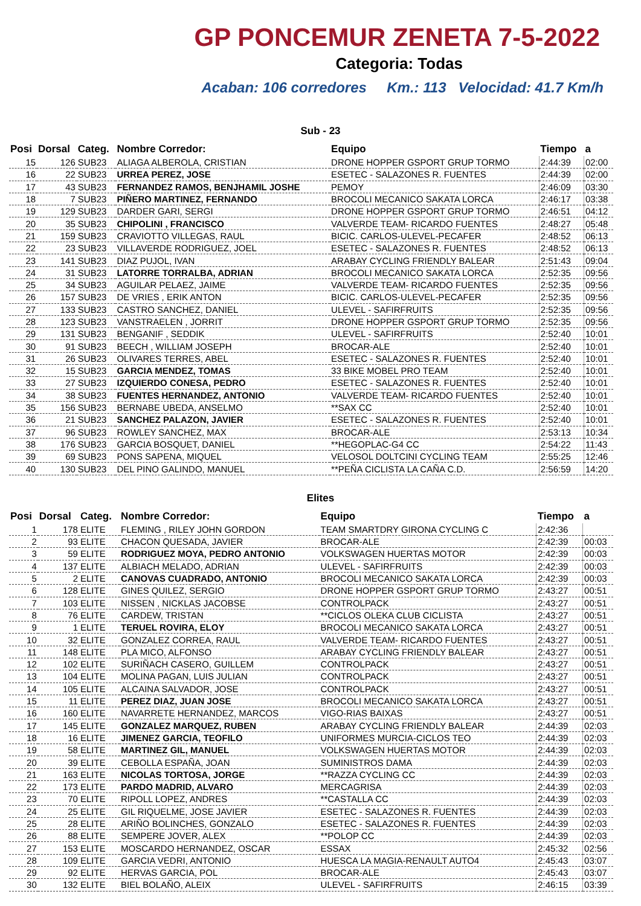GP PONCEMUR ZENETA 7-5-2022
Categoria: Todas
Acaban: 106 corredores Km.: 113 Velocidad: 41.7 Km/h
Sub - 23
| Posi | Dorsal | Categ. | Nombre Corredor: | Equipo | Tiempo | a |
| --- | --- | --- | --- | --- | --- | --- |
| 15 | 126 | SUB23 | ALIAGA ALBEROLA, CRISTIAN | DRONE HOPPER GSPORT GRUP TORMO | 2:44:39 | 02:00 |
| 16 | 22 | SUB23 | URREA PEREZ, JOSE | ESETEC - SALAZONES R. FUENTES | 2:44:39 | 02:00 |
| 17 | 43 | SUB23 | FERNANDEZ RAMOS, BENJHAMIL JOSHE | PEMOY | 2:46:09 | 03:30 |
| 18 | 7 | SUB23 | PIÑERO MARTINEZ, FERNANDO | BROCOLI MECANICO SAKATA LORCA | 2:46:17 | 03:38 |
| 19 | 129 | SUB23 | DARDER GARI, SERGI | DRONE HOPPER GSPORT GRUP TORMO | 2:46:51 | 04:12 |
| 20 | 35 | SUB23 | CHIPOLINI , FRANCISCO | VALVERDE TEAM- RICARDO FUENTES | 2:48:27 | 05:48 |
| 21 | 159 | SUB23 | CRAVIOTTO VILLEGAS, RAUL | BICIC. CARLOS-ULEVEL-PECAFER | 2:48:52 | 06:13 |
| 22 | 23 | SUB23 | VILLAVERDE RODRIGUEZ, JOEL | ESETEC - SALAZONES R. FUENTES | 2:48:52 | 06:13 |
| 23 | 141 | SUB23 | DIAZ PUJOL, IVAN | ARABAY CYCLING FRIENDLY BALEAR | 2:51:43 | 09:04 |
| 24 | 31 | SUB23 | LATORRE TORRALBA, ADRIAN | BROCOLI MECANICO SAKATA LORCA | 2:52:35 | 09:56 |
| 25 | 34 | SUB23 | AGUILAR PELAEZ, JAIME | VALVERDE TEAM- RICARDO FUENTES | 2:52:35 | 09:56 |
| 26 | 157 | SUB23 | DE VRIES , ERIK ANTON | BICIC. CARLOS-ULEVEL-PECAFER | 2:52:35 | 09:56 |
| 27 | 133 | SUB23 | CASTRO SANCHEZ, DANIEL | ULEVEL - SAFIRFRUITS | 2:52:35 | 09:56 |
| 28 | 123 | SUB23 | VANSTRAELEN , JORRIT | DRONE HOPPER GSPORT GRUP TORMO | 2:52:35 | 09:56 |
| 29 | 131 | SUB23 | BENGANIF , SEDDIK | ULEVEL - SAFIRFRUITS | 2:52:40 | 10:01 |
| 30 | 91 | SUB23 | BEECH , WILLIAM JOSEPH | BROCAR-ALE | 2:52:40 | 10:01 |
| 31 | 26 | SUB23 | OLIVARES TERRES, ABEL | ESETEC - SALAZONES R. FUENTES | 2:52:40 | 10:01 |
| 32 | 15 | SUB23 | GARCIA MENDEZ, TOMAS | 33 BIKE MOBEL PRO TEAM | 2:52:40 | 10:01 |
| 33 | 27 | SUB23 | IZQUIERDO CONESA, PEDRO | ESETEC - SALAZONES R. FUENTES | 2:52:40 | 10:01 |
| 34 | 38 | SUB23 | FUENTES HERNANDEZ, ANTONIO | VALVERDE TEAM- RICARDO FUENTES | 2:52:40 | 10:01 |
| 35 | 156 | SUB23 | BERNABE UBEDA, ANSELMO | **SAX CC | 2:52:40 | 10:01 |
| 36 | 21 | SUB23 | SANCHEZ PALAZON, JAVIER | ESETEC - SALAZONES R. FUENTES | 2:52:40 | 10:01 |
| 37 | 96 | SUB23 | ROWLEY SANCHEZ, MAX | BROCAR-ALE | 2:53:13 | 10:34 |
| 38 | 176 | SUB23 | GARCIA BOSQUET, DANIEL | **HEGOPLAC-G4 CC | 2:54:22 | 11:43 |
| 39 | 69 | SUB23 | PONS SAPENA, MIQUEL | VELOSOL DOLTCINI CYCLING TEAM | 2:55:25 | 12:46 |
| 40 | 130 | SUB23 | DEL PINO GALINDO, MANUEL | **PEÑA CICLISTA LA CAÑA C.D. | 2:56:59 | 14:20 |
Elites
| Posi | Dorsal | Categ. | Nombre Corredor: | Equipo | Tiempo | a |
| --- | --- | --- | --- | --- | --- | --- |
| 1 | 178 | ELITE | FLEMING , RILEY JOHN GORDON | TEAM SMARTDRY GIRONA CYCLING C | 2:42:36 | |
| 2 | 93 | ELITE | CHACON QUESADA, JAVIER | BROCAR-ALE | 2:42:39 | 00:03 |
| 3 | 59 | ELITE | RODRIGUEZ MOYA, PEDRO ANTONIO | VOLKSWAGEN HUERTAS MOTOR | 2:42:39 | 00:03 |
| 4 | 137 | ELITE | ALBIACH MELADO, ADRIAN | ULEVEL - SAFIRFRUITS | 2:42:39 | 00:03 |
| 5 | 2 | ELITE | CANOVAS CUADRADO, ANTONIO | BROCOLI MECANICO SAKATA LORCA | 2:42:39 | 00:03 |
| 6 | 128 | ELITE | GINES QUILEZ, SERGIO | DRONE HOPPER GSPORT GRUP TORMO | 2:43:27 | 00:51 |
| 7 | 103 | ELITE | NISSEN , NICKLAS JACOBSE | CONTROLPACK | 2:43:27 | 00:51 |
| 8 | 76 | ELITE | CARDEW, TRISTAN | **CICLOS OLEKA CLUB CICLISTA | 2:43:27 | 00:51 |
| 9 | 1 | ELITE | TERUEL ROVIRA, ELOY | BROCOLI MECANICO SAKATA LORCA | 2:43:27 | 00:51 |
| 10 | 32 | ELITE | GONZALEZ CORREA, RAUL | VALVERDE TEAM- RICARDO FUENTES | 2:43:27 | 00:51 |
| 11 | 148 | ELITE | PLA MICO, ALFONSO | ARABAY CYCLING FRIENDLY BALEAR | 2:43:27 | 00:51 |
| 12 | 102 | ELITE | SURIÑACH CASERO, GUILLEM | CONTROLPACK | 2:43:27 | 00:51 |
| 13 | 104 | ELITE | MOLINA PAGAN, LUIS JULIAN | CONTROLPACK | 2:43:27 | 00:51 |
| 14 | 105 | ELITE | ALCAINA SALVADOR, JOSE | CONTROLPACK | 2:43:27 | 00:51 |
| 15 | 11 | ELITE | PEREZ DIAZ, JUAN JOSE | BROCOLI MECANICO SAKATA LORCA | 2:43:27 | 00:51 |
| 16 | 160 | ELITE | NAVARRETE HERNANDEZ, MARCOS | VIGO-RIAS BAIXAS | 2:43:27 | 00:51 |
| 17 | 145 | ELITE | GONZALEZ MARQUEZ, RUBEN | ARABAY CYCLING FRIENDLY BALEAR | 2:44:39 | 02:03 |
| 18 | 16 | ELITE | JIMENEZ GARCIA, TEOFILO | UNIFORMES MURCIA-CICLOS TEO | 2:44:39 | 02:03 |
| 19 | 58 | ELITE | MARTINEZ GIL, MANUEL | VOLKSWAGEN HUERTAS MOTOR | 2:44:39 | 02:03 |
| 20 | 39 | ELITE | CEBOLLA ESPAÑA, JOAN | SUMINISTROS DAMA | 2:44:39 | 02:03 |
| 21 | 163 | ELITE | NICOLAS TORTOSA, JORGE | **RAZZA CYCLING CC | 2:44:39 | 02:03 |
| 22 | 173 | ELITE | PARDO MADRID, ALVARO | MERCAGRISA | 2:44:39 | 02:03 |
| 23 | 70 | ELITE | RIPOLL LOPEZ, ANDRES | **CASTALLA CC | 2:44:39 | 02:03 |
| 24 | 25 | ELITE | GIL RIQUELME, JOSE JAVIER | ESETEC - SALAZONES R. FUENTES | 2:44:39 | 02:03 |
| 25 | 28 | ELITE | ARIÑO BOLINCHES, GONZALO | ESETEC - SALAZONES R. FUENTES | 2:44:39 | 02:03 |
| 26 | 88 | ELITE | SEMPERE JOVER, ALEX | **POLOP CC | 2:44:39 | 02:03 |
| 27 | 153 | ELITE | MOSCARDO HERNANDEZ, OSCAR | ESSAX | 2:45:32 | 02:56 |
| 28 | 109 | ELITE | GARCIA VEDRI, ANTONIO | HUESCA LA MAGIA-RENAULT AUTO4 | 2:45:43 | 03:07 |
| 29 | 92 | ELITE | HERVAS GARCIA, POL | BROCAR-ALE | 2:45:43 | 03:07 |
| 30 | 132 | ELITE | BIEL BOLAÑO, ALEIX | ULEVEL - SAFIRFRUITS | 2:46:15 | 03:39 |